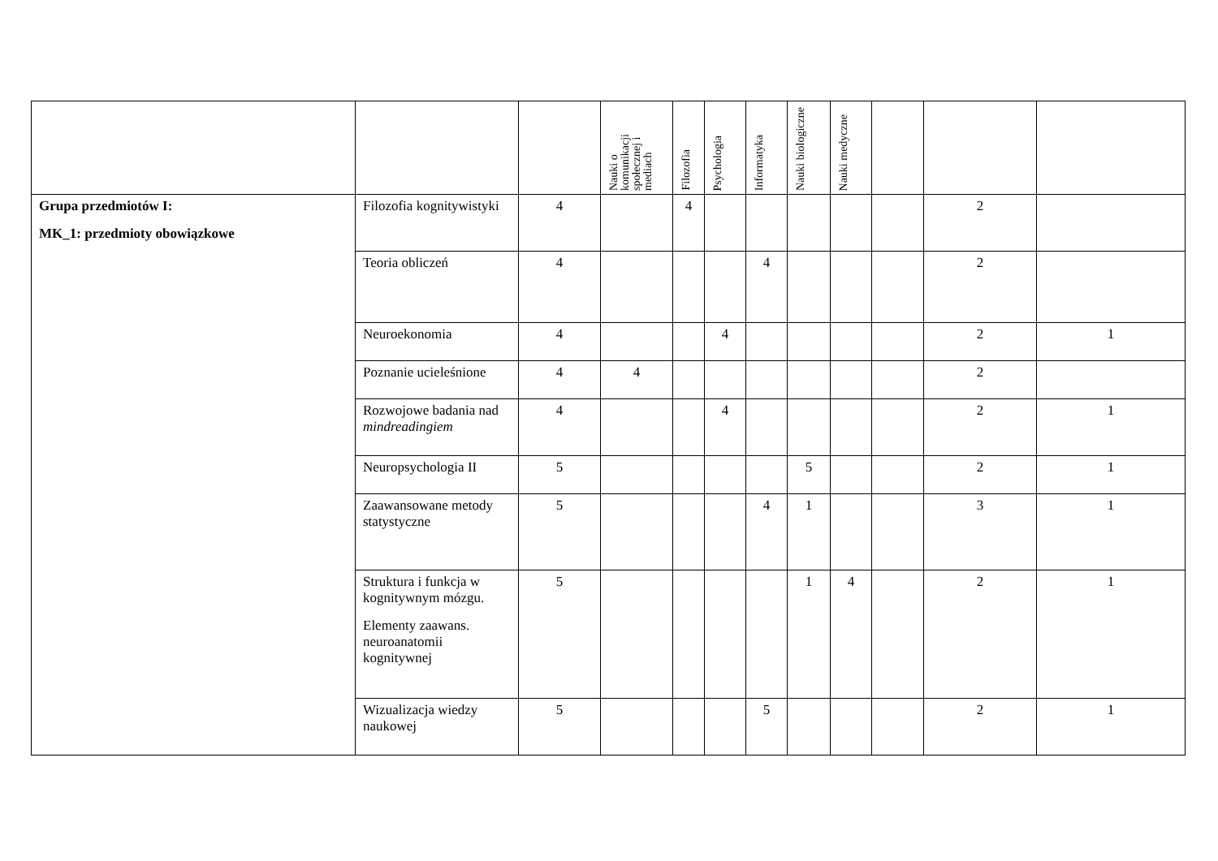| | | | Nauki o komunikacji społecznej i mediach | Filozofia | Psychologia | Informatyka | Nauki biologiczne | Nauki medyczne | | | |
| --- | --- | --- | --- | --- | --- | --- | --- | --- | --- | --- | --- |
| Grupa przedmiotów I: MK_1: przedmioty obowiązkowe | Filozofia kognitywistyki | 4 | | 4 | | | | | | 2 | |
| | Teoria obliczeń | 4 | | | | 4 | | | | 2 | |
| | Neuroekonomia | 4 | | | 4 | | | | | 2 | 1 |
| | Poznanie ucieleśnione | 4 | 4 | | | | | | | 2 | |
| | Rozwojowe badania nad mindreadingiem | 4 | | | 4 | | | | | 2 | 1 |
| | Neuropsychologia II | 5 | | | | | 5 | | | 2 | 1 |
| | Zaawansowane metody statystyczne | 5 | | | | 4 | 1 | | | 3 | 1 |
| | Struktura i funkcja w kognitywnym mózgu. Elementy zaawans. neuroanatomii kognitywnej | 5 | | | | | 1 | 4 | | 2 | 1 |
| | Wizualizacja wiedzy naukowej | 5 | | | | 5 | | | | 2 | 1 |